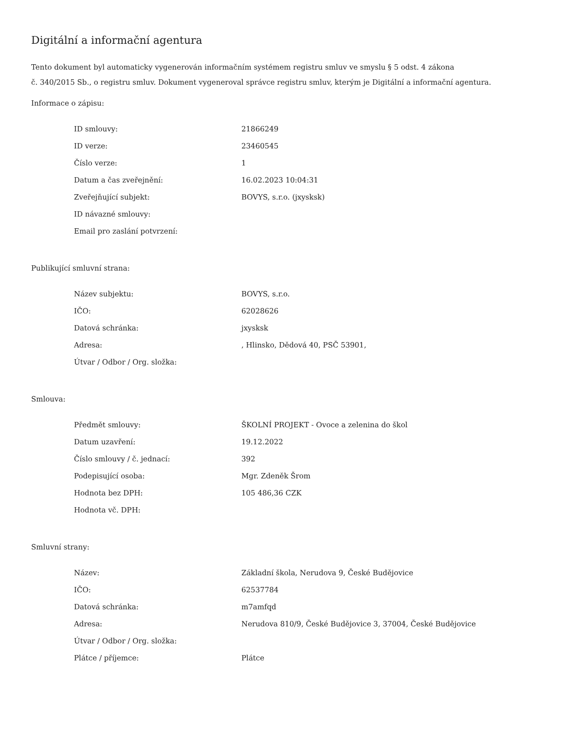Digitální a informační agentura
Tento dokument byl automaticky vygenerován informačním systémem registru smluv ve smyslu § 5 odst. 4 zákona
č. 340/2015 Sb., o registru smluv. Dokument vygeneroval správce registru smluv, kterým je Digitální a informační agentura.
Informace o zápisu:
| ID smlouvy: | 21866249 |
| ID verze: | 23460545 |
| Číslo verze: | 1 |
| Datum a čas zveřejnění: | 16.02.2023 10:04:31 |
| Zveřejňující subjekt: | BOVYS, s.r.o. (jxysksk) |
| ID návazné smlouvy: | |
| Email pro zaslání potvrzení: | |
Publikující smluvní strana:
| Název subjektu: | BOVYS, s.r.o. |
| IČO: | 62028626 |
| Datová schránka: | jxysksk |
| Adresa: | , Hlinsko, Dědová 40, PSČ 53901, |
| Útvar / Odbor / Org. složka: | |
Smlouva:
| Předmět smlouvy: | ŠKOLNÍ PROJEKT - Ovoce a zelenina do škol |
| Datum uzavření: | 19.12.2022 |
| Číslo smlouvy / č. jednací: | 392 |
| Podepisující osoba: | Mgr. Zdeněk Šrom |
| Hodnota bez DPH: | 105 486,36 CZK |
| Hodnota vč. DPH: | |
Smluvní strany:
| Název: | Základní škola, Nerudova 9, České Budějovice |
| IČO: | 62537784 |
| Datová schránka: | m7amfqd |
| Adresa: | Nerudova 810/9, České Budějovice 3, 37004, České Budějovice |
| Útvar / Odbor / Org. složka: | |
| Plátce / příjemce: | Plátce |